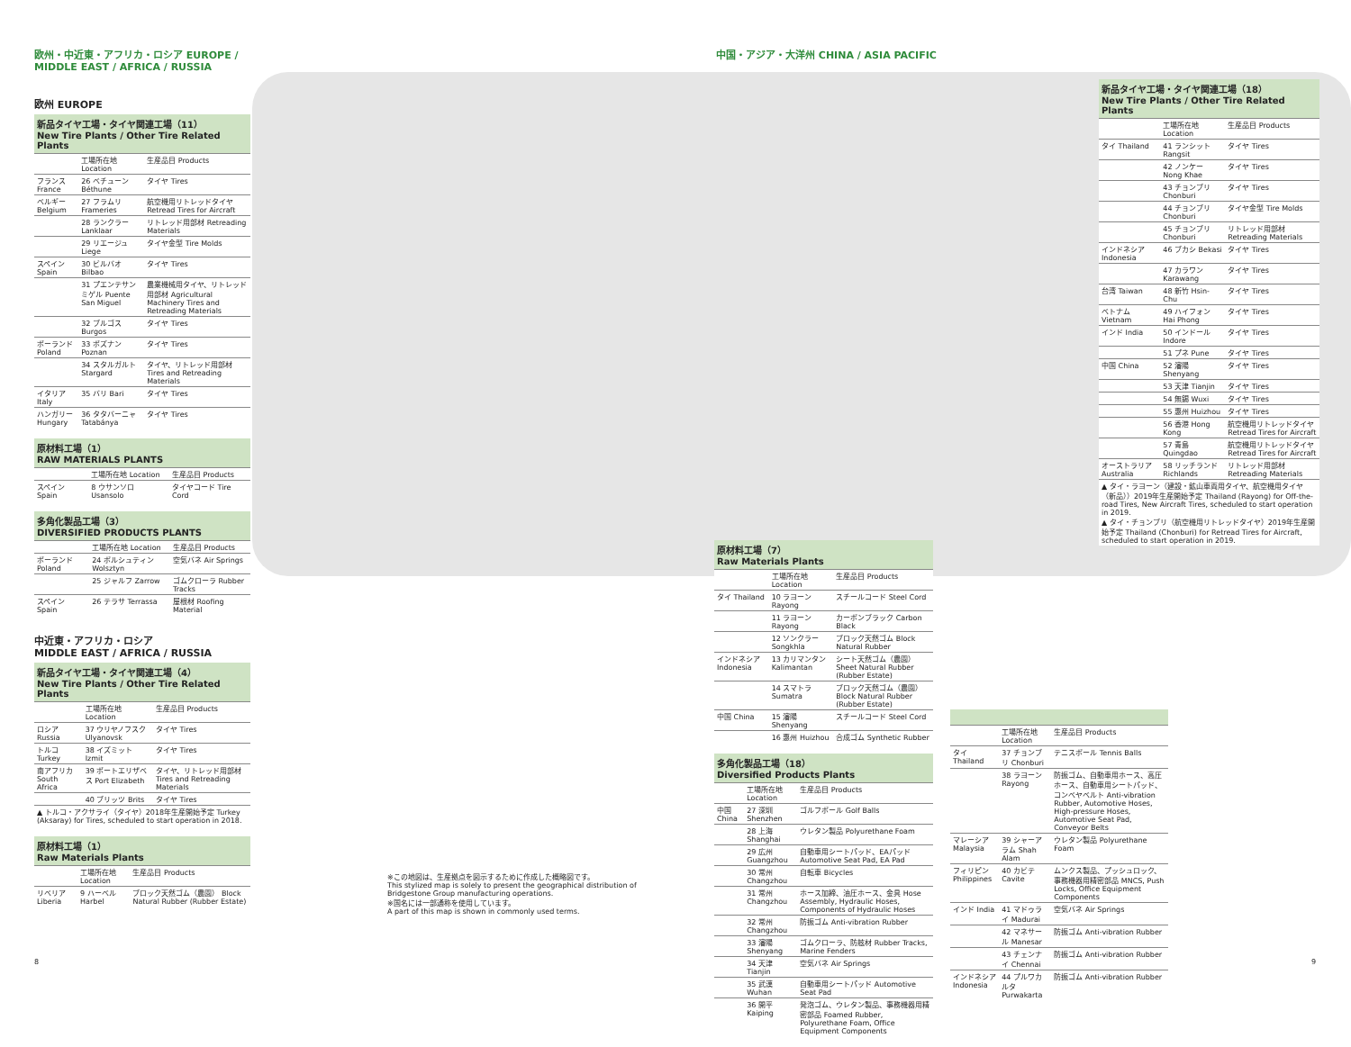欧州・中近東・アフリカ・ロシア EUROPE / MIDDLE EAST / AFRICA / RUSSIA
欧州 EUROPE
新品タイヤ工場・タイヤ関連工場（11）
New Tire Plants / Other Tire Related Plants
| | 工場所在地 Location | 生産品目 Products |
| --- | --- | --- |
| フランス France | 26 ベチューン Béthune | タイヤ Tires |
| ベルギー Belgium | 27 フラムリ Frameries | 航空機用リトレッドタイヤ Retread Tires for Aircraft |
| | 28 ランクラー Lanklaar | リトレッド用部材 Retreading Materials |
| | 29 リエージュ Liege | タイヤ金型 Tire Molds |
| スペイン Spain | 30 ビルバオ Bilbao | タイヤ Tires |
| | 31 プエンテサンミゲル Puente San Miguel | 農業機械用タイヤ、リトレッド用部材 Agricultural Machinery Tires and Retreading Materials |
| | 32 ブルゴス Burgos | タイヤ Tires |
| ポーランド Poland | 33 ポズナン Poznan | タイヤ Tires |
| | 34 スタルガルト Stargard | タイヤ、リトレッド用部材 Tires and Retreading Materials |
| イタリア Italy | 35 バリ Bari | タイヤ Tires |
| ハンガリー Hungary | 36 タタバーニャ Tatabánya | タイヤ Tires |
原材料工場（1）
RAW MATERIALS PLANTS
| | 工場所在地 Location | 生産品目 Products |
| --- | --- | --- |
| スペイン Spain | 8 ウサンソロ Usansolo | タイヤコード Tire Cord |
多角化製品工場（3）
DIVERSIFIED PRODUCTS PLANTS
| | 工場所在地 Location | 生産品目 Products |
| --- | --- | --- |
| ポーランド Poland | 24 ボルシュティン Wolsztyn | 空気バネ Air Springs |
| | 25 ジャルフ Zarrow | ゴムクローラ Rubber Tracks |
| スペイン Spain | 26 テラサ Terrassa | 屋根材 Roofing Material |
中近東・アフリカ・ロシア
MIDDLE EAST / AFRICA / RUSSIA
新品タイヤ工場・タイヤ関連工場（4）
New Tire Plants / Other Tire Related Plants
| | 工場所在地 Location | 生産品目 Products |
| --- | --- | --- |
| ロシア Russia | 37 ウリヤノフスク Ulyanovsk | タイヤ Tires |
| トルコ Turkey | 38 イズミット Izmit | タイヤ Tires |
| 南アフリカ South Africa | 39 ポートエリザベス Port Elizabeth | タイヤ、リトレッド用部材 Tires and Retreading Materials |
| | 40 ブリッツ Brits | タイヤ Tires |
| ▲ トルコ・アクサライ（タイヤ）2018年生産開始予定 Turkey (Aksaray) for Tires, scheduled to start operation in 2018. | | |
原材料工場（1）
Raw Materials Plants
| | 工場所在地 Location | 生産品目 Products |
| --- | --- | --- |
| リベリア Liberia | 9 ハーベル Harbel | ブロック天然ゴム（農園） Block Natural Rubber (Rubber Estate) |
中国・アジア・大洋州 CHINA / ASIA PACIFIC
新品タイヤ工場・タイヤ関連工場（18）
New Tire Plants / Other Tire Related Plants
| | 工場所在地 Location | 生産品目 Products |
| --- | --- | --- |
| タイ Thailand | 41 ランシット Rangsit | タイヤ Tires |
| | 42 ノンケー Nong Khae | タイヤ Tires |
| | 43 チョンブリ Chonburi | タイヤ Tires |
| | 44 チョンブリ Chonburi | タイヤ金型 Tire Molds |
| | 45 チョンブリ Chonburi | リトレッド用部材 Retreading Materials |
| インドネシア Indonesia | 46 ブカシ Bekasi | タイヤ Tires |
| | 47 カラワン Karawang | タイヤ Tires |
| 台湾 Taiwan | 48 新竹 Hsin-Chu | タイヤ Tires |
| ベトナム Vietnam | 49 ハイフォン Hai Phong | タイヤ Tires |
| インド India | 50 インドール Indore | タイヤ Tires |
| | 51 プネ Pune | タイヤ Tires |
| 中国 China | 52 瀋陽 Shenyang | タイヤ Tires |
| | 53 天津 Tianjin | タイヤ Tires |
| | 54 無錫 Wuxi | タイヤ Tires |
| | 55 惠州 Huizhou | タイヤ Tires |
| | 56 香港 Hong Kong | 航空機用リトレッドタイヤ Retread Tires for Aircraft |
| | 57 青島 Quingdao | 航空機用リトレッドタイヤ Retread Tires for Aircraft |
| オーストラリア Australia | 58 リッチランド Richlands | リトレッド用部材 Retreading Materials |
| ▲ タイ・ラヨーン（建設・鉱山車両用タイヤ、航空機用タイヤ（新品））2019年生産開始予定 Thailand (Rayong) for Off-the-road Tires, New Aircraft Tires, scheduled to start operation in 2019. ▲ タイ・チョンブリ（航空機用リトレッドタイヤ）2019年生産開始予定 Thailand (Chonburi) for Retread Tires for Aircraft, scheduled to start operation in 2019. | | |
原材料工場（7）
Raw Materials Plants
| | 工場所在地 Location | 生産品目 Products |
| --- | --- | --- |
| タイ Thailand | 10 ラヨーン Rayong | スチールコード Steel Cord |
| | 11 ラヨーン Rayong | カーボンブラック Carbon Black |
| | 12 ソンクラー Songkhla | ブロック天然ゴム Block Natural Rubber |
| インドネシア Indonesia | 13 カリマンタン Kalimantan | シート天然ゴム（農園） Sheet Natural Rubber (Rubber Estate) |
| | 14 スマトラ Sumatra | ブロック天然ゴム（農園） Block Natural Rubber (Rubber Estate) |
| 中国 China | 15 瀋陽 Shenyang | スチールコード Steel Cord |
| | 16 惠州 Huizhou | 合成ゴム Synthetic Rubber |
多角化製品工場（18）
Diversified Products Plants
| | 工場所在地 Location | 生産品目 Products |
| --- | --- | --- |
| 中国 China | 27 深圳 Shenzhen | ゴルフボール Golf Balls |
| | 28 上海 Shanghai | ウレタン製品 Polyurethane Foam |
| | 29 広州 Guangzhou | 自動車用シートパッド、EAパッド Automotive Seat Pad, EA Pad |
| | 30 常州 Changzhou | 自転車 Bicycles |
| | 31 常州 Changzhou | ホース加締、油圧ホース、金具 Hose Assembly, Hydraulic Hoses, Components of Hydraulic Hoses |
| | 32 常州 Changzhou | 防振ゴム Anti-vibration Rubber |
| | 33 瀋陽 Shenyang | ゴムクローラ、防舷材 Rubber Tracks, Marine Fenders |
| | 34 天津 Tianjin | 空気バネ Air Springs |
| | 35 武漢 Wuhan | 自動車用シートパッド Automotive Seat Pad |
| | 36 開平 Kaiping | 発泡ゴム、ウレタン製品、事務機器用精密部品 Foamed Rubber, Polyurethane Foam, Office Equipment Components |
| | 工場所在地 Location | 生産品目 Products |
| --- | --- | --- |
| タイ Thailand | 37 チョンブリ Chonburi | テニスボール Tennis Balls |
| | 38 ラヨーン Rayong | 防振ゴム、自動車用ホース、高圧ホース、自動車用シートパッド、コンベヤベルト Anti-vibration Rubber, Automotive Hoses, High-pressure Hoses, Automotive Seat Pad, Conveyor Belts |
| マレーシア Malaysia | 39 シャーアラム Shah Alam | ウレタン製品 Polyurethane Foam |
| フィリピン Philippines | 40 カビテ Cavite | ムンクス製品、プッシュロック、事務機器用精密部品 MNCS, Push Locks, Office Equipment Components |
| インド India | 41 マドゥライ Madurai | 空気バネ Air Springs |
| | 42 マネサール Manesar | 防振ゴム Anti-vibration Rubber |
| | 43 チェンナイ Chennai | 防振ゴム Anti-vibration Rubber |
| インドネシア Indonesia | 44 プルワカルタ Purwakarta | 防振ゴム Anti-vibration Rubber |
※この地図は、生産拠点を図示するために作成した概略図です。
This stylized map is solely to present the geographical distribution of Bridgestone Group manufacturing operations.
※国名には一部通称を使用しています。
A part of this map is shown in commonly used terms.
8 9